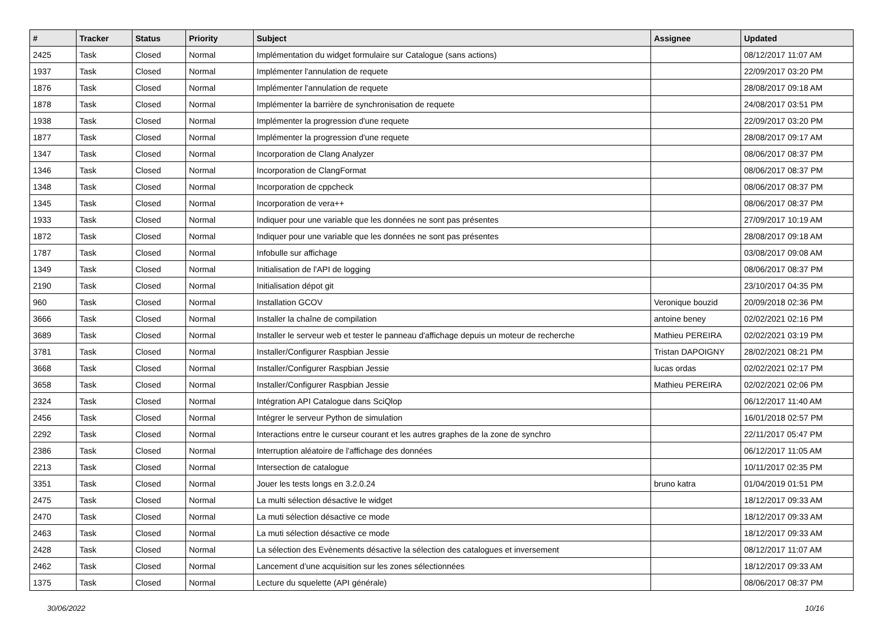| # | Tracker | Status | Priority | Subject | Assignee | Updated |
| --- | --- | --- | --- | --- | --- | --- |
| 2425 | Task | Closed | Normal | Implémentation du widget formulaire sur Catalogue (sans actions) | | 08/12/2017 11:07 AM |
| 1937 | Task | Closed | Normal | Implémenter l'annulation de requete | | 22/09/2017 03:20 PM |
| 1876 | Task | Closed | Normal | Implémenter l'annulation de requete | | 28/08/2017 09:18 AM |
| 1878 | Task | Closed | Normal | Implémenter la barrière de synchronisation de requete | | 24/08/2017 03:51 PM |
| 1938 | Task | Closed | Normal | Implémenter la progression d'une requete | | 22/09/2017 03:20 PM |
| 1877 | Task | Closed | Normal | Implémenter la progression d'une requete | | 28/08/2017 09:17 AM |
| 1347 | Task | Closed | Normal | Incorporation de Clang Analyzer | | 08/06/2017 08:37 PM |
| 1346 | Task | Closed | Normal | Incorporation de ClangFormat | | 08/06/2017 08:37 PM |
| 1348 | Task | Closed | Normal | Incorporation de cppcheck | | 08/06/2017 08:37 PM |
| 1345 | Task | Closed | Normal | Incorporation de vera++ | | 08/06/2017 08:37 PM |
| 1933 | Task | Closed | Normal | Indiquer pour une variable que les données ne sont pas présentes | | 27/09/2017 10:19 AM |
| 1872 | Task | Closed | Normal | Indiquer pour une variable que les données ne sont pas présentes | | 28/08/2017 09:18 AM |
| 1787 | Task | Closed | Normal | Infobulle sur affichage | | 03/08/2017 09:08 AM |
| 1349 | Task | Closed | Normal | Initialisation de l'API de logging | | 08/06/2017 08:37 PM |
| 2190 | Task | Closed | Normal | Initialisation dépot git | | 23/10/2017 04:35 PM |
| 960 | Task | Closed | Normal | Installation GCOV | Veronique bouzid | 20/09/2018 02:36 PM |
| 3666 | Task | Closed | Normal | Installer la chaîne de compilation | antoine beney | 02/02/2021 02:16 PM |
| 3689 | Task | Closed | Normal | Installer le serveur web et tester le panneau d'affichage depuis un moteur de recherche | Mathieu PEREIRA | 02/02/2021 03:19 PM |
| 3781 | Task | Closed | Normal | Installer/Configurer Raspbian Jessie | Tristan DAPOIGNY | 28/02/2021 08:21 PM |
| 3668 | Task | Closed | Normal | Installer/Configurer Raspbian Jessie | lucas ordas | 02/02/2021 02:17 PM |
| 3658 | Task | Closed | Normal | Installer/Configurer Raspbian Jessie | Mathieu PEREIRA | 02/02/2021 02:06 PM |
| 2324 | Task | Closed | Normal | Intégration API Catalogue dans SciQlop | | 06/12/2017 11:40 AM |
| 2456 | Task | Closed | Normal | Intégrer le serveur Python de simulation | | 16/01/2018 02:57 PM |
| 2292 | Task | Closed | Normal | Interactions entre le curseur courant et les autres graphes de la zone de synchro | | 22/11/2017 05:47 PM |
| 2386 | Task | Closed | Normal | Interruption aléatoire de l'affichage des données | | 06/12/2017 11:05 AM |
| 2213 | Task | Closed | Normal | Intersection de catalogue | | 10/11/2017 02:35 PM |
| 3351 | Task | Closed | Normal | Jouer les tests longs en 3.2.0.24 | bruno katra | 01/04/2019 01:51 PM |
| 2475 | Task | Closed | Normal | La multi sélection désactive le widget | | 18/12/2017 09:33 AM |
| 2470 | Task | Closed | Normal | La muti sélection désactive ce mode | | 18/12/2017 09:33 AM |
| 2463 | Task | Closed | Normal | La muti sélection désactive ce mode | | 18/12/2017 09:33 AM |
| 2428 | Task | Closed | Normal | La sélection des Evènements désactive la sélection des catalogues et inversement | | 08/12/2017 11:07 AM |
| 2462 | Task | Closed | Normal | Lancement d’une acquisition sur les zones sélectionnées | | 18/12/2017 09:33 AM |
| 1375 | Task | Closed | Normal | Lecture du squelette (API générale) | | 08/06/2017 08:37 PM |
30/06/2022 10/16